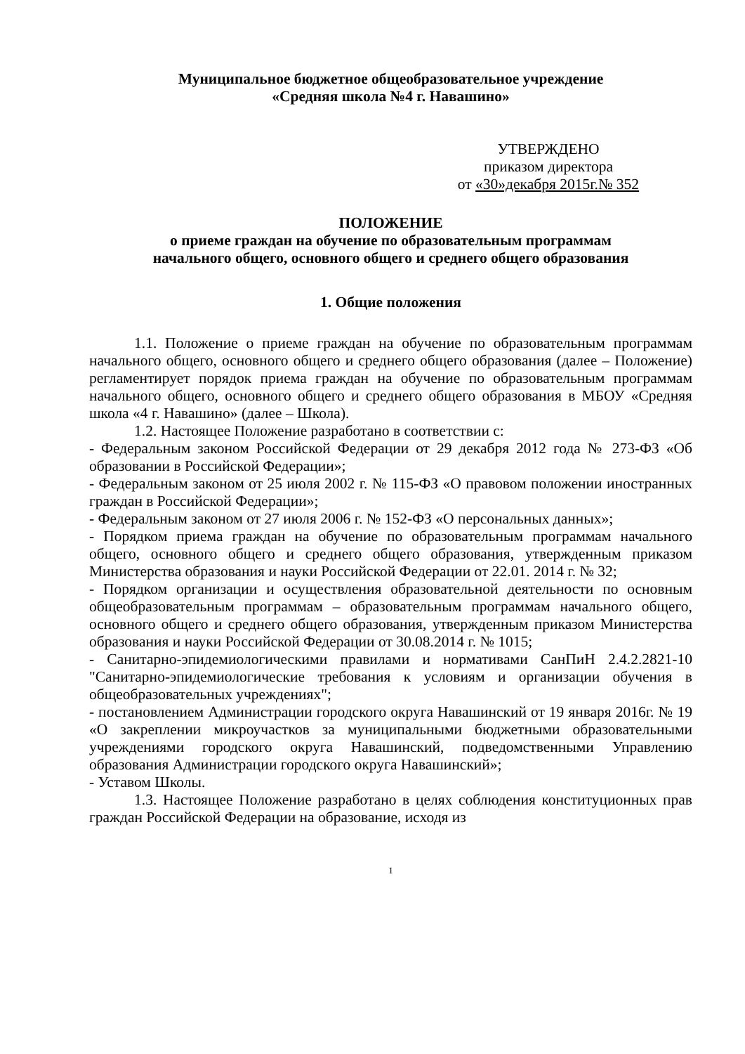Муниципальное бюджетное общеобразовательное учреждение
«Средняя школа №4 г. Навашино»
УТВЕРЖДЕНО
приказом директора
от «30»декабря 2015г.№ 352
ПОЛОЖЕНИЕ
о приеме граждан на обучение по образовательным программам
начального общего, основного общего и среднего общего образования
1. Общие положения
1.1. Положение о приеме граждан на обучение по образовательным программам начального общего, основного общего и среднего общего образования (далее – Положение) регламентирует порядок приема граждан на обучение по образовательным программам начального общего, основного общего и среднего общего образования в МБОУ «Средняя школа «4 г. Навашино» (далее – Школа).
1.2. Настоящее Положение разработано в соответствии с:
- Федеральным законом Российской Федерации от 29 декабря 2012 года № 273-ФЗ «Об образовании в Российской Федерации»;
- Федеральным законом от 25 июля 2002 г. № 115-ФЗ «О правовом положении иностранных граждан в Российской Федерации»;
- Федеральным законом от 27 июля 2006 г. № 152-ФЗ «О персональных данных»;
- Порядком приема граждан на обучение по образовательным программам начального общего, основного общего и среднего общего образования, утвержденным приказом Министерства образования и науки Российской Федерации от 22.01. 2014 г. № 32;
- Порядком организации и осуществления образовательной деятельности по основным общеобразовательным программам – образовательным программам начального общего, основного общего и среднего общего образования, утвержденным приказом Министерства образования и науки Российской Федерации от 30.08.2014 г. № 1015;
- Санитарно-эпидемиологическими правилами и нормативами СанПиН 2.4.2.2821-10 "Санитарно-эпидемиологические требования к условиям и организации обучения в общеобразовательных учреждениях";
- постановлением Администрации городского округа Навашинский от 19 января 2016г. № 19 «О закреплении микроучастков за муниципальными бюджетными образовательными учреждениями городского округа Навашинский, подведомственными Управлению образования Администрации городского округа Навашинский»;
- Уставом Школы.
1.3. Настоящее Положение разработано в целях соблюдения конституционных прав граждан Российской Федерации на образование, исходя из
1